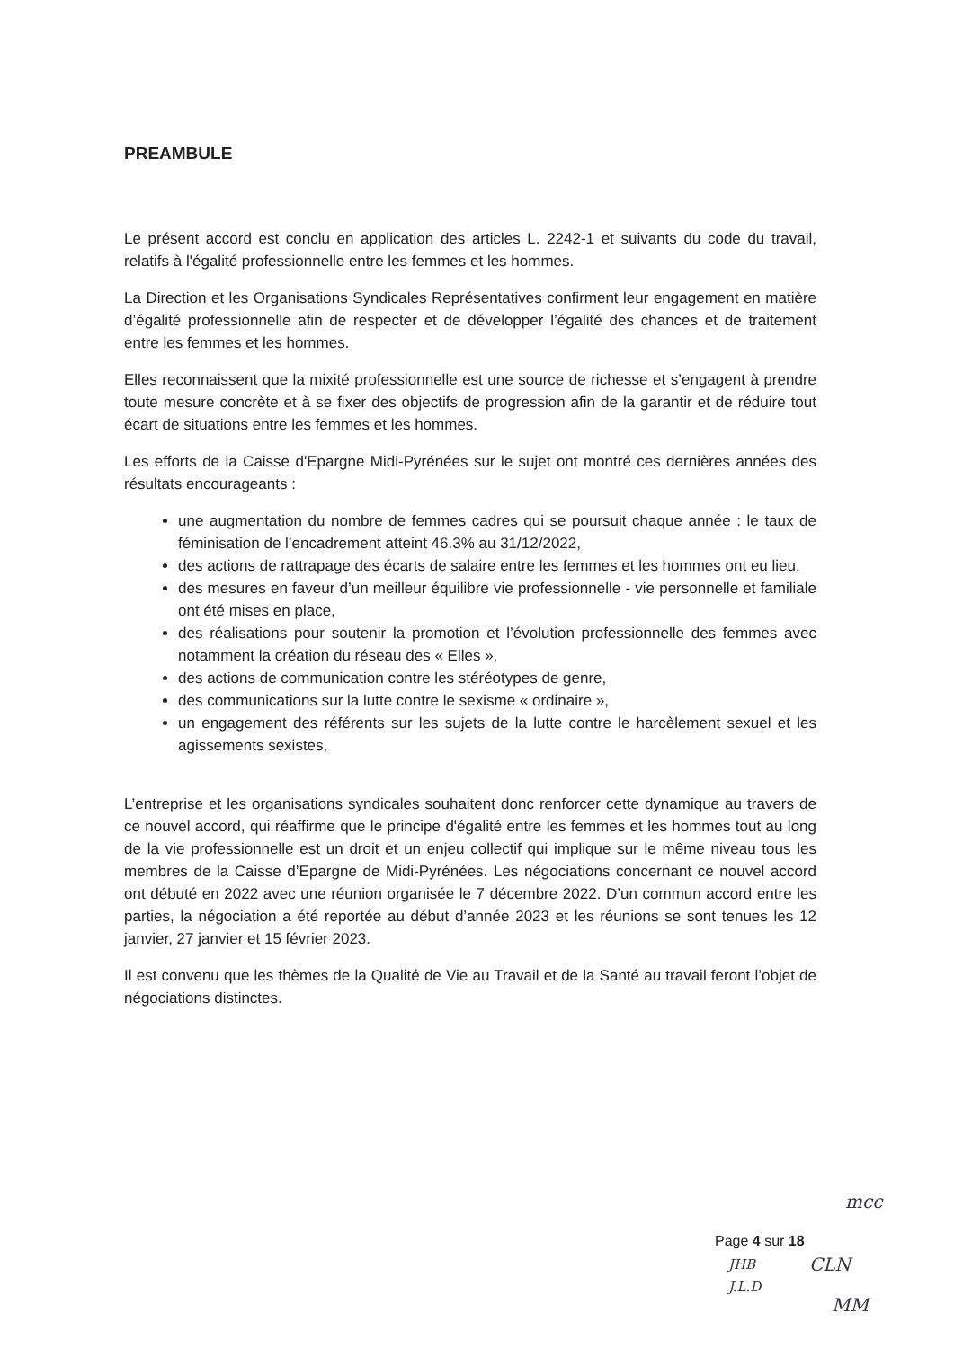PREAMBULE
Le présent accord est conclu en application des articles L. 2242-1 et suivants du code du travail, relatifs à l'égalité professionnelle entre les femmes et les hommes.
La Direction et les Organisations Syndicales Représentatives confirment leur engagement en matière d’égalité professionnelle afin de respecter et de développer l’égalité des chances et de traitement entre les femmes et les hommes.
Elles reconnaissent que la mixité professionnelle est une source de richesse et s’engagent à prendre toute mesure concrète et à se fixer des objectifs de progression afin de la garantir et de réduire tout écart de situations entre les femmes et les hommes.
Les efforts de la Caisse d'Epargne Midi-Pyrénées sur le sujet ont montré ces dernières années des résultats encourageants :
une augmentation du nombre de femmes cadres qui se poursuit chaque année : le taux de féminisation de l’encadrement atteint 46.3% au 31/12/2022,
des actions de rattrapage des écarts de salaire entre les femmes et les hommes ont eu lieu,
des mesures en faveur d’un meilleur équilibre vie professionnelle - vie personnelle et familiale ont été mises en place,
des réalisations pour soutenir la promotion et l’évolution professionnelle des femmes avec notamment la création du réseau des « Elles »,
des actions de communication contre les stéréotypes de genre,
des communications sur la lutte contre le sexisme « ordinaire »,
un engagement des référents sur les sujets de la lutte contre le harcèlement sexuel et les agissements sexistes,
L’entreprise et les organisations syndicales souhaitent donc renforcer cette dynamique au travers de ce nouvel accord, qui réaffirme que le principe d'égalité entre les femmes et les hommes tout au long de la vie professionnelle est un droit et un enjeu collectif qui implique sur le même niveau tous les membres de la Caisse d’Epargne de Midi-Pyrénées. Les négociations concernant ce nouvel accord ont débuté en 2022 avec une réunion organisée le 7 décembre 2022. D’un commun accord entre les parties, la négociation a été reportée au début d’année 2023 et les réunions se sont tenues les 12 janvier, 27 janvier et 15 février 2023.
Il est convenu que les thèmes de la Qualité de Vie au Travail et de la Santé au travail feront l’objet de négociations distinctes.
mcc
Page 4 sur 18
JHB
J.L.D
CLN
MM